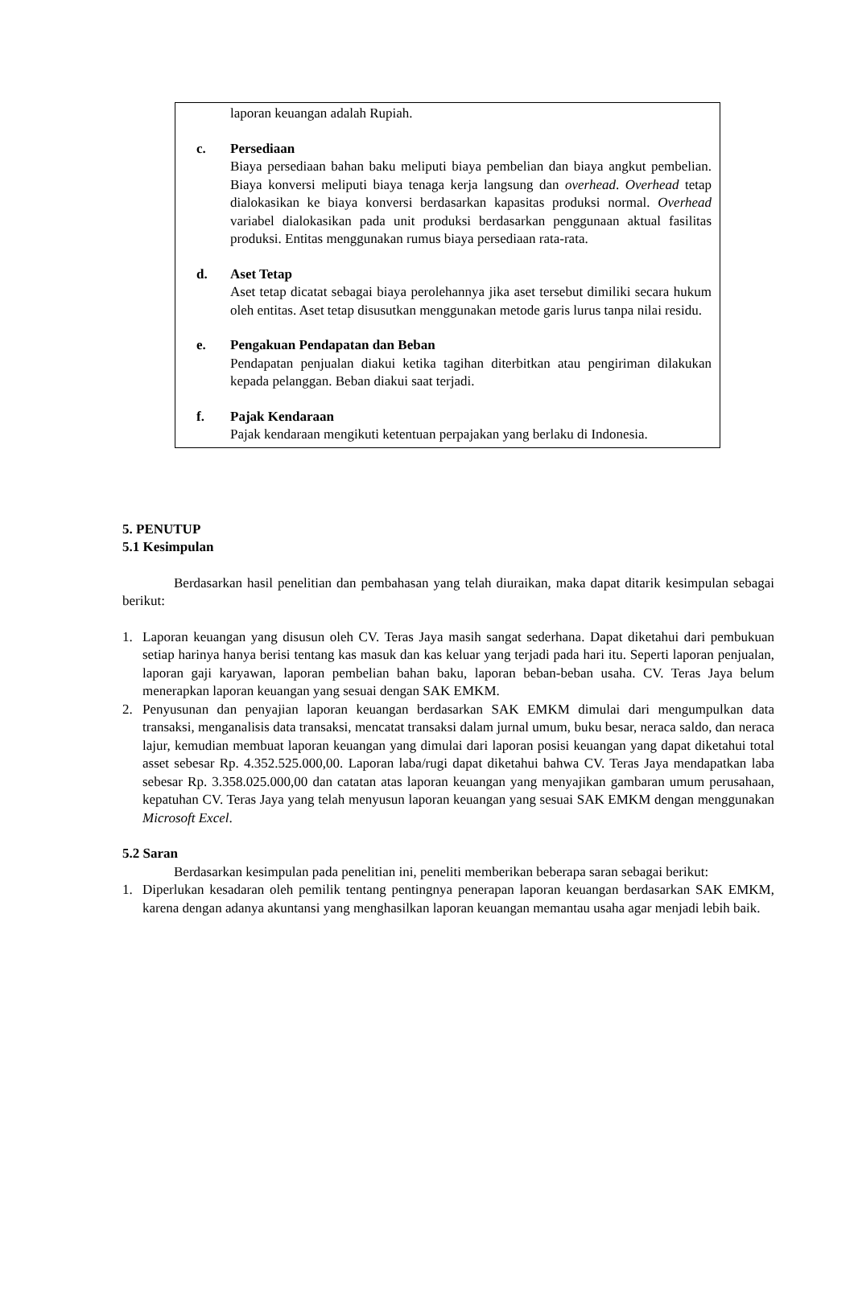laporan keuangan adalah Rupiah.
c. Persediaan
Biaya persediaan bahan baku meliputi biaya pembelian dan biaya angkut pembelian. Biaya konversi meliputi biaya tenaga kerja langsung dan overhead. Overhead tetap dialokasikan ke biaya konversi berdasarkan kapasitas produksi normal. Overhead variabel dialokasikan pada unit produksi berdasarkan penggunaan aktual fasilitas produksi. Entitas menggunakan rumus biaya persediaan rata-rata.
d. Aset Tetap
Aset tetap dicatat sebagai biaya perolehannya jika aset tersebut dimiliki secara hukum oleh entitas. Aset tetap disusutkan menggunakan metode garis lurus tanpa nilai residu.
e. Pengakuan Pendapatan dan Beban
Pendapatan penjualan diakui ketika tagihan diterbitkan atau pengiriman dilakukan kepada pelanggan. Beban diakui saat terjadi.
f. Pajak Kendaraan
Pajak kendaraan mengikuti ketentuan perpajakan yang berlaku di Indonesia.
5. PENUTUP
5.1 Kesimpulan
Berdasarkan hasil penelitian dan pembahasan yang telah diuraikan, maka dapat ditarik kesimpulan sebagai berikut:
1. Laporan keuangan yang disusun oleh CV. Teras Jaya masih sangat sederhana. Dapat diketahui dari pembukuan setiap harinya hanya berisi tentang kas masuk dan kas keluar yang terjadi pada hari itu. Seperti laporan penjualan, laporan gaji karyawan, laporan pembelian bahan baku, laporan beban-beban usaha. CV. Teras Jaya belum menerapkan laporan keuangan yang sesuai dengan SAK EMKM.
2. Penyusunan dan penyajian laporan keuangan berdasarkan SAK EMKM dimulai dari mengumpulkan data transaksi, menganalisis data transaksi, mencatat transaksi dalam jurnal umum, buku besar, neraca saldo, dan neraca lajur, kemudian membuat laporan keuangan yang dimulai dari laporan posisi keuangan yang dapat diketahui total asset sebesar Rp. 4.352.525.000,00. Laporan laba/rugi dapat diketahui bahwa CV. Teras Jaya mendapatkan laba sebesar Rp. 3.358.025.000,00 dan catatan atas laporan keuangan yang menyajikan gambaran umum perusahaan, kepatuhan CV. Teras Jaya yang telah menyusun laporan keuangan yang sesuai SAK EMKM dengan menggunakan Microsoft Excel.
5.2 Saran
Berdasarkan kesimpulan pada penelitian ini, peneliti memberikan beberapa saran sebagai berikut:
1. Diperlukan kesadaran oleh pemilik tentang pentingnya penerapan laporan keuangan berdasarkan SAK EMKM, karena dengan adanya akuntansi yang menghasilkan laporan keuangan memantau usaha agar menjadi lebih baik.